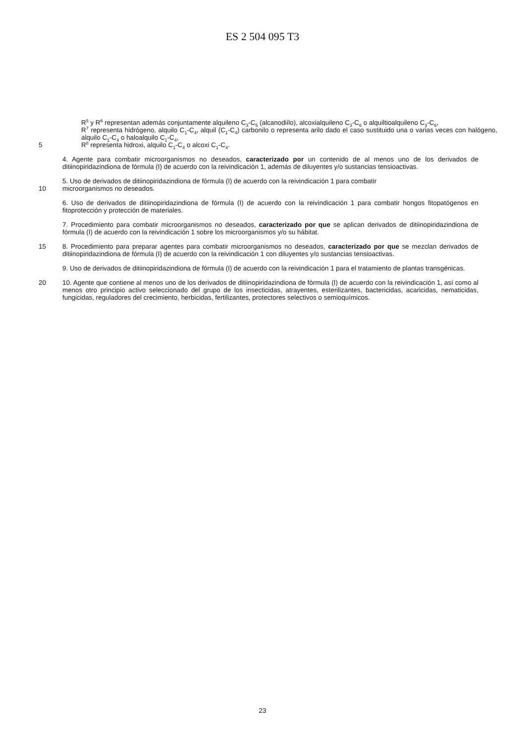ES 2 504 095 T3
R<sup>5</sup> y R<sup>6</sup> representan además conjuntamente alquileno C<sub>3</sub>-C<sub>5</sub> (alcanodiílo), alcoxialquileno C<sub>3</sub>-C<sub>6</sub> o alquiltioalquileno C<sub>3</sub>-C<sub>6</sub>,
R<sup>7</sup> representa hidrógeno, alquilo C<sub>1</sub>-C<sub>4</sub>, alquil (C<sub>1</sub>-C<sub>4</sub>) carbonilo o representa arilo dado el caso sustituido una o varias veces con halógeno, alquilo C<sub>1</sub>-C<sub>4</sub> o haloalquilo C<sub>1</sub>-C<sub>4</sub>,
5 R<sup>8</sup> representa hidroxi, alquilo C<sub>1</sub>-C<sub>4</sub> o alcoxi C<sub>1</sub>-C<sub>4</sub>.
4. Agente para combatir microorganismos no deseados, caracterizado por un contenido de al menos uno de los derivados de ditiinopiridazindiona de fórmula (I) de acuerdo con la reivindicación 1, además de diluyentes y/o sustancias tensioactivas.
5. Uso de derivados de ditiinopiridazindiona de fórmula (I) de acuerdo con la reivindicación 1 para combatir
10 microorganismos no deseados.
6. Uso de derivados de ditiinopiridazindiona de fórmula (I) de acuerdo con la reivindicación 1 para combatir hongos fitopatógenos en fitoprotección y protección de materiales.
7. Procedimiento para combatir microorganismos no deseados, caracterizado por que se aplican derivados de ditiinopiridazindiona de fórmula (I) de acuerdo con la reivindicación 1 sobre los microorganismos y/o su hábitat.
15 8. Procedimiento para preparar agentes para combatir microorganismos no deseados, caracterizado por que se mezclan derivados de ditiinopiridazindiona de fórmula (I) de acuerdo con la reivindicación 1 con diluyentes y/o sustancias tensioactivas.
9. Uso de derivados de ditiinopiridazindiona de fórmula (I) de acuerdo con la reivindicación 1 para el tratamiento de plantas transgénicas.
20 10. Agente que contiene al menos uno de los derivados de ditiinopiridazindiona de fórmula (I) de acuerdo con la reivindicación 1, así como al menos otro principio activo seleccionado del grupo de los insecticidas, atrayentes, esterilizantes, bactericidas, acaricidas, nematicidas, fungicidas, reguladores del crecimiento, herbicidas, fertilizantes, protectores selectivos o semioquímicos.
23